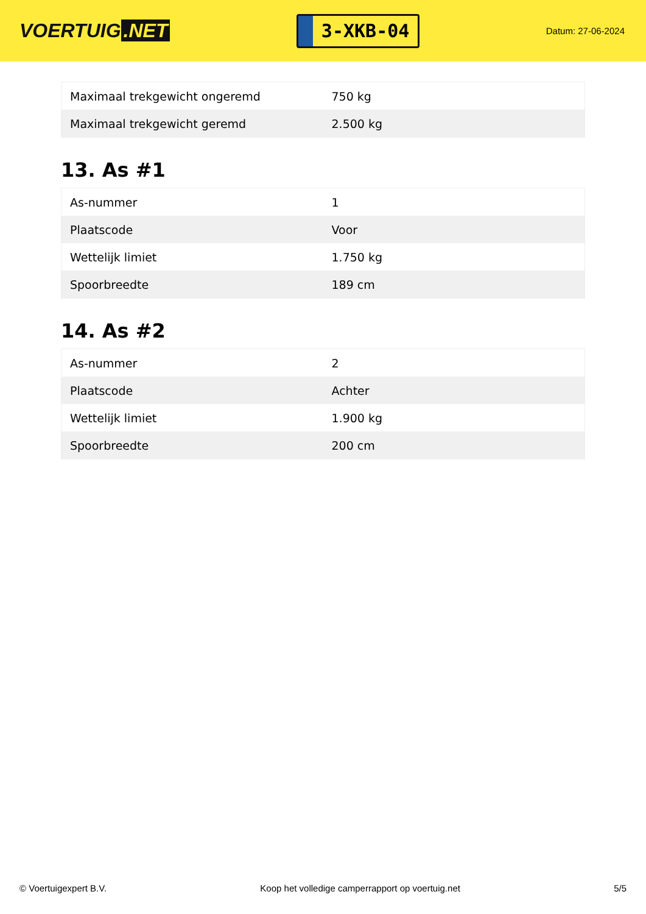VOERTUIG.NET
3-XKB-04
Datum: 27-06-2024
| Maximaal trekgewicht ongeremd | 750 kg |
| Maximaal trekgewicht geremd | 2.500 kg |
13. As #1
| As-nummer | 1 |
| Plaatscode | Voor |
| Wettelijk limiet | 1.750 kg |
| Spoorbreedte | 189 cm |
14. As #2
| As-nummer | 2 |
| Plaatscode | Achter |
| Wettelijk limiet | 1.900 kg |
| Spoorbreedte | 200 cm |
© Voertuigexpert B.V. Koop het volledige camperrapport op voertuig.net 5/5